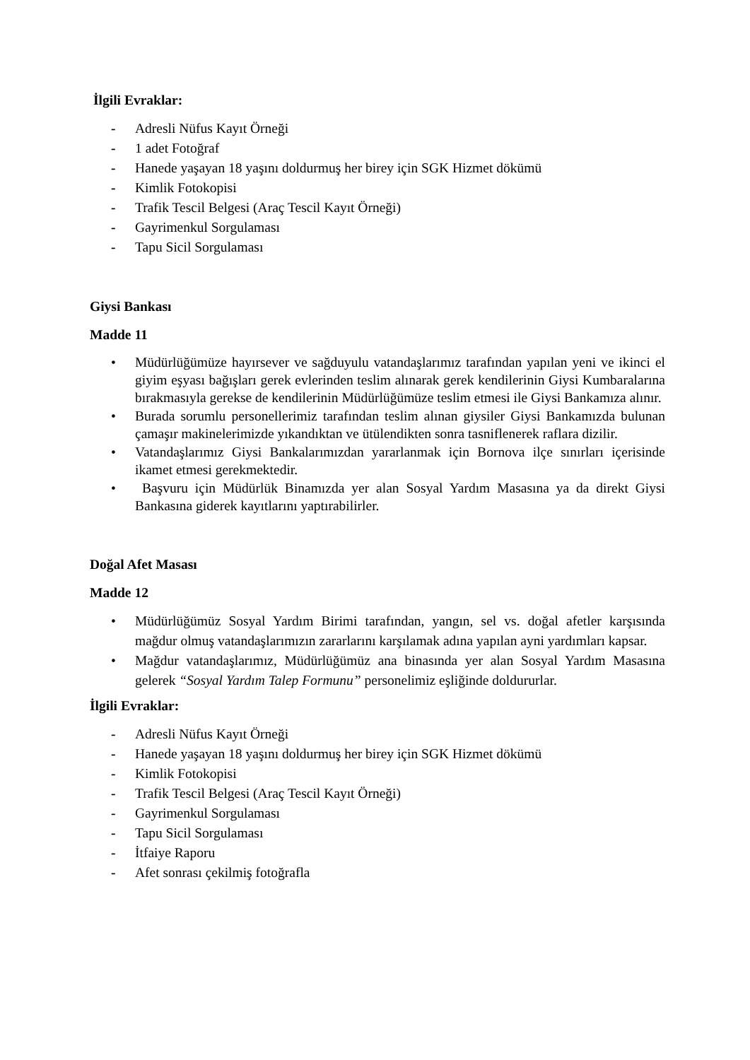İlgili Evraklar:
- Adresli Nüfus Kayıt Örneği
- 1 adet Fotoğraf
- Hanede yaşayan 18 yaşını doldurmuş her birey için SGK Hizmet dökümü
- Kimlik Fotokopisi
- Trafik Tescil Belgesi (Araç Tescil Kayıt Örneği)
- Gayrimenkul Sorgulaması
- Tapu Sicil Sorgulaması
Giysi Bankası
Madde 11
• Müdürlüğümüze hayırsever ve sağduyulu vatandaşlarımız tarafından yapılan yeni ve ikinci el giyim eşyası bağışları gerek evlerinden teslim alınarak gerek kendilerinin Giysi Kumbaralarına bırakmasıyla gerekse de kendilerinin Müdürlüğümüze teslim etmesi ile Giysi Bankamıza alınır.
• Burada sorumlu personellerimiz tarafından teslim alınan giysiler Giysi Bankamızda bulunan çamaşır makinelerimizde yıkandıktan ve ütülendikten sonra tasniflenerek raflara dizilir.
• Vatandaşlarımız Giysi Bankalarımızdan yararlanmak için Bornova ilçe sınırları içerisinde ikamet etmesi gerekmektedir.
• Başvuru için Müdürlük Binamızda yer alan Sosyal Yardım Masasına ya da direkt Giysi Bankasına giderek kayıtlarını yaptırabilirler.
Doğal Afet Masası
Madde 12
• Müdürlüğümüz Sosyal Yardım Birimi tarafından, yangın, sel vs. doğal afetler karşısında mağdur olmuş vatandaşlarımızın zararlarını karşılamak adına yapılan ayni yardımları kapsar.
• Mağdur vatandaşlarımız, Müdürlüğümüz ana binasında yer alan Sosyal Yardım Masasına gelerek “Sosyal Yardım Talep Formunu” personelimiz eşliğinde doldururlar.
İlgili Evraklar:
- Adresli Nüfus Kayıt Örneği
- Hanede yaşayan 18 yaşını doldurmuş her birey için SGK Hizmet dökümü
- Kimlik Fotokopisi
- Trafik Tescil Belgesi (Araç Tescil Kayıt Örneği)
- Gayrimenkul Sorgulaması
- Tapu Sicil Sorgulaması
- İtfaiye Raporu
- Afet sonrası çekilmiş fotoğrafla